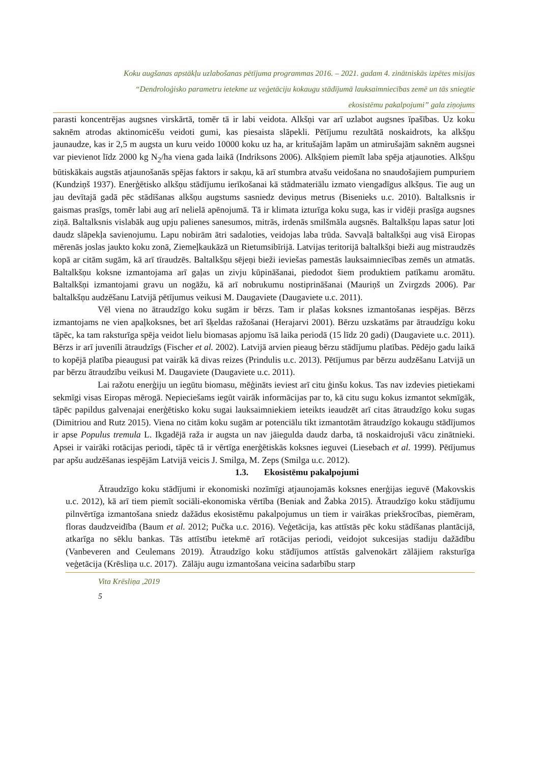Koku augšanas apstākļu uzlabošanas pētījuma programmas 2016. – 2021. gadam 4. zinātniskās izpētes misijas
“Dendroloģisko parametru ietekme uz veģetāciju kokaugu stādījumā lauksaimniecības zemē un tās sniegtie
ekosistēmu pakalpojumi” gala ziņojums
parasti koncentrējas augsnes virskārtā, tomēr tā ir labi veidota. Alkšņi var arī uzlabot augsnes īpašības. Uz koku saknēm atrodas aktinomicēšu veidoti gumi, kas piesaista slāpekli. Pētījumu rezultātā noskaidrots, ka alkšņu jaunaudze, kas ir 2,5 m augsta un kuru veido 10000 koku uz ha, ar kritušajām lapām un atmirušajām saknēm augsnei var pievienot līdz 2000 kg N<sub>2</sub>/ha viena gada laikā (Indriksons 2006). Alkšņiem piemīt laba spēja atjaunoties. Alkšņu būtiskākais augstās atjaunošanās spējas faktors ir sakņu, kā arī stumbra atvašu veidošana no snaudošajiem pumpuriem (Kundziņš 1937). Enerģētisko alkšņu stādījumu ierīkošanai kā stādmateriālu izmato viengadīgus alkšņus. Tie aug un jau devītajā gadā pēc stādīšanas alkšņu augstums sasniedz deviņus metrus (Bisenieks u.c. 2010). Baltalksnis ir gaismas prasīgs, tomēr labi aug arī nelielā apēnojumā. Tā ir klimata izturīga koku suga, kas ir vidēji prasīga augsnes ziņā. Baltalksnis vislabāk aug upju palienes sanesumos, mitrās, irdenās smilšmāla augsnēs. Baltalkšņu lapas satur ļoti daudz slāpekļa savienojumu. Lapu nobirām ātri sadaloties, veidojas laba trūda. Savvaļā baltalkšņi aug visā Eiropas mērenās joslas jaukto koku zonā, Ziemeļkaukāzā un Rietumsibīrijā. Latvijas teritorijā baltalkšņi bieži aug mistraudzēs kopā ar citām sugām, kā arī tīraudzēs. Baltalkšņu sējeņi bieži ieviešas pamestās lauksaimniecības zemēs un atmatās. Baltalkšņu koksne izmantojama arī gaļas un zivju kūpināšanai, piedodot šiem produktiem patīkamu aromātu. Baltalkšņi izmantojami gravu un nogāžu, kā arī nobrukumu nostiprināšanai (Mauriņš un Zvirgzds 2006). Par baltalkšņu audzēšanu Latvijā pētījumus veikusi M. Daugaviete (Daugaviete u.c. 2011).
Vēl viena no ātraudzīgo koku sugām ir bērzs. Tam ir plašas koksnes izmantošanas iespējas. Bērzs izmantojams ne vien apaļkoksnes, bet arī šķeldas ražošanai (Herajarvi 2001). Bērzu uzskatāms par ātraudzīgu koku tāpēc, ka tam raksturīga spēja veidot lielu biomasas apjomu īsā laika periodā (15 līdz 20 gadi) (Daugaviete u.c. 2011). Bērzs ir arī juvenīli ātraudzīgs (Fischer et al. 2002). Latvijā arvien pieaug bērzu stādījumu platības. Pēdējo gadu laikā to kopējā platība pieaugusi pat vairāk kā divas reizes (Prindulis u.c. 2013). Pētījumus par bērzu audzēšanu Latvijā un par bērzu ātraudzību veikusi M. Daugaviete (Daugaviete u.c. 2011).
Lai ražotu enerģiju un iegūtu biomasu, mēģināts ieviest arī citu ģinšu kokus. Tas nav izdevies pietiekami sekmīgi visas Eiropas mērogā. Nepieciešams iegūt vairāk informācijas par to, kā citu sugu kokus izmantot sekmīgāk, tāpēc papildus galvenajai enerģētisko koku sugai lauksaimniekiem ieteikts ieaudzēt arī citas ātraudzīgo koku sugas (Dimitriou and Rutz 2015). Viena no citām koku sugām ar potenciālu tikt izmantotām ātraudzīgo kokaugu stādījumos ir apse Populus tremula L. Ikgadējā raža ir augsta un nav jāiegulda daudz darba, tā noskaidrojuši vācu zinātnieki. Apsei ir vairāki rotācijas periodi, tāpēc tā ir vērtīga enerģētiskās koksnes ieguvei (Liesebach et al. 1999). Pētījumus par apšu audzēšanas iespējām Latvijā veicis J. Smilga, M. Zeps (Smilga u.c. 2012).
1.3. Ekosistēmu pakalpojumi
Ātraudzīgo koku stādījumi ir ekonomiski nozīmīgi atjaunojamās koksnes enerģijas ieguvē (Makovskis u.c. 2012), kā arī tiem piemīt sociāli-ekonomiska vērtība (Beniak and Žabka 2015). Ātraudzīgo koku stādījumu pilnvērtīga izmantošana sniedz dažādus ekosistēmu pakalpojumus un tiem ir vairākas priekšrocības, piemēram, floras daudzveidība (Baum et al. 2012; Pučka u.c. 2016). Veģetācija, kas attīstās pēc koku stādīšanas plantācijā, atkarīga no sēklu bankas. Tās attīstību ietekmē arī rotācijas periodi, veidojot sukcesijas stadiju dažādību (Vanbeveren and Ceulemans 2019). Ātraudzīgo koku stādījumos attīstās galvenokārt zālājiem raksturīga veģetācija (Krēsliņa u.c. 2017). Zālāju augu izmantošana veicina sadarbību starp
Vita Krēsliņa ,2019
5